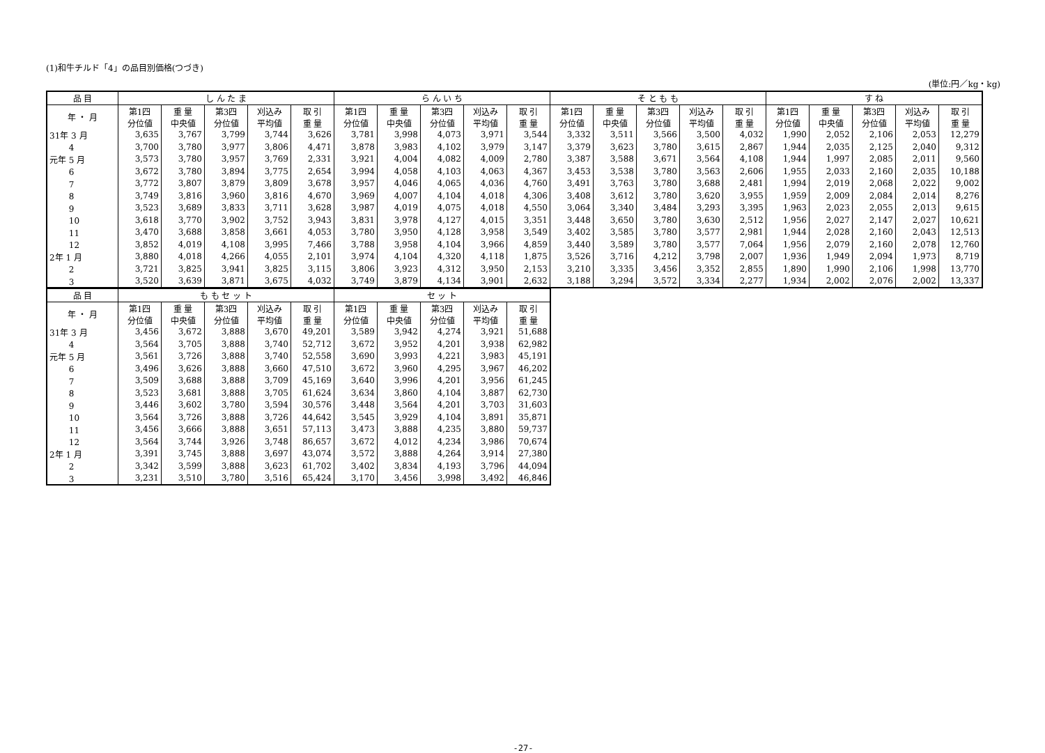(1)和牛チルド「4」の品目別価格(つづき)
(単位:円／kg・kg)
| 品 目 | し ん た ま | | | | | ら ん い ち | | | | | そ と も も | | | | | す ね | | | | |
| --- | --- | --- | --- | --- | --- | --- | --- | --- | --- | --- | --- | --- | --- | --- | --- | --- | --- | --- | --- | --- |
| 年 ・ 月 | 第1四 分位値 | 重 量 中央値 | 第3四 分位値 | 刈込み 平均値 | 取 引 重 量 | 第1四 分位値 | 重 量 中央値 | 第3四 分位値 | 刈込み 平均値 | 取 引 重 量 | 第1四 分位値 | 重 量 中央値 | 第3四 分位値 | 刈込み 平均値 | 取 引 重 量 | 第1四 分位値 | 重 量 中央値 | 第3四 分位値 | 刈込み 平均値 | 取 引 重 量 |
| 31年 3 月 | 3,635 | 3,767 | 3,799 | 3,744 | 3,626 | 3,781 | 3,998 | 4,073 | 3,971 | 3,544 | 3,332 | 3,511 | 3,566 | 3,500 | 4,032 | 1,990 | 2,052 | 2,106 | 2,053 | 12,279 |
| 4 | 3,700 | 3,780 | 3,977 | 3,806 | 4,471 | 3,878 | 3,983 | 4,102 | 3,979 | 3,147 | 3,379 | 3,623 | 3,780 | 3,615 | 2,867 | 1,944 | 2,035 | 2,125 | 2,040 | 9,312 |
| 元年 5 月 | 3,573 | 3,780 | 3,957 | 3,769 | 2,331 | 3,921 | 4,004 | 4,082 | 4,009 | 2,780 | 3,387 | 3,588 | 3,671 | 3,564 | 4,108 | 1,944 | 1,997 | 2,085 | 2,011 | 9,560 |
| 6 | 3,672 | 3,780 | 3,894 | 3,775 | 2,654 | 3,994 | 4,058 | 4,103 | 4,063 | 4,367 | 3,453 | 3,538 | 3,780 | 3,563 | 2,606 | 1,955 | 2,033 | 2,160 | 2,035 | 10,188 |
| 7 | 3,772 | 3,807 | 3,879 | 3,809 | 3,678 | 3,957 | 4,046 | 4,065 | 4,036 | 4,760 | 3,491 | 3,763 | 3,780 | 3,688 | 2,481 | 1,994 | 2,019 | 2,068 | 2,022 | 9,002 |
| 8 | 3,749 | 3,816 | 3,960 | 3,816 | 4,670 | 3,969 | 4,007 | 4,104 | 4,018 | 4,306 | 3,408 | 3,612 | 3,780 | 3,620 | 3,955 | 1,959 | 2,009 | 2,084 | 2,014 | 8,276 |
| 9 | 3,523 | 3,689 | 3,833 | 3,711 | 3,628 | 3,987 | 4,019 | 4,075 | 4,018 | 4,550 | 3,064 | 3,340 | 3,484 | 3,293 | 3,395 | 1,963 | 2,023 | 2,055 | 2,013 | 9,615 |
| 10 | 3,618 | 3,770 | 3,902 | 3,752 | 3,943 | 3,831 | 3,978 | 4,127 | 4,015 | 3,351 | 3,448 | 3,650 | 3,780 | 3,630 | 2,512 | 1,956 | 2,027 | 2,147 | 2,027 | 10,621 |
| 11 | 3,470 | 3,688 | 3,858 | 3,661 | 4,053 | 3,780 | 3,950 | 4,128 | 3,958 | 3,549 | 3,402 | 3,585 | 3,780 | 3,577 | 2,981 | 1,944 | 2,028 | 2,160 | 2,043 | 12,513 |
| 12 | 3,852 | 4,019 | 4,108 | 3,995 | 7,466 | 3,788 | 3,958 | 4,104 | 3,966 | 4,859 | 3,440 | 3,589 | 3,780 | 3,577 | 7,064 | 1,956 | 2,079 | 2,160 | 2,078 | 12,760 |
| 2年 1 月 | 3,880 | 4,018 | 4,266 | 4,055 | 2,101 | 3,974 | 4,104 | 4,320 | 4,118 | 1,875 | 3,526 | 3,716 | 4,212 | 3,798 | 2,007 | 1,936 | 1,949 | 2,094 | 1,973 | 8,719 |
| 2 | 3,721 | 3,825 | 3,941 | 3,825 | 3,115 | 3,806 | 3,923 | 4,312 | 3,950 | 2,153 | 3,210 | 3,335 | 3,456 | 3,352 | 2,855 | 1,890 | 1,990 | 2,106 | 1,998 | 13,770 |
| 3 | 3,520 | 3,639 | 3,871 | 3,675 | 4,032 | 3,749 | 3,879 | 4,134 | 3,901 | 2,632 | 3,188 | 3,294 | 3,572 | 3,334 | 2,277 | 1,934 | 2,002 | 2,076 | 2,002 | 13,337 |
| 品 目 | も も セ ッ ト | | | | | セ ッ ト | | | | |
| --- | --- | --- | --- | --- | --- | --- | --- | --- | --- | --- |
| 年 ・ 月 | 第1四 分位値 | 重 量 中央値 | 第3四 分位値 | 刈込み 平均値 | 取 引 重 量 | 第1四 分位値 | 重 量 中央値 | 第3四 分位値 | 刈込み 平均値 | 取 引 重 量 |
| 31年 3 月 | 3,456 | 3,672 | 3,888 | 3,670 | 49,201 | 3,589 | 3,942 | 4,274 | 3,921 | 51,688 |
| 4 | 3,564 | 3,705 | 3,888 | 3,740 | 52,712 | 3,672 | 3,952 | 4,201 | 3,938 | 62,982 |
| 元年 5 月 | 3,561 | 3,726 | 3,888 | 3,740 | 52,558 | 3,690 | 3,993 | 4,221 | 3,983 | 45,191 |
| 6 | 3,496 | 3,626 | 3,888 | 3,660 | 47,510 | 3,672 | 3,960 | 4,295 | 3,967 | 46,202 |
| 7 | 3,509 | 3,688 | 3,888 | 3,709 | 45,169 | 3,640 | 3,996 | 4,201 | 3,956 | 61,245 |
| 8 | 3,523 | 3,681 | 3,888 | 3,705 | 61,624 | 3,634 | 3,860 | 4,104 | 3,887 | 62,730 |
| 9 | 3,446 | 3,602 | 3,780 | 3,594 | 30,576 | 3,448 | 3,564 | 4,201 | 3,703 | 31,603 |
| 10 | 3,564 | 3,726 | 3,888 | 3,726 | 44,642 | 3,545 | 3,929 | 4,104 | 3,891 | 35,871 |
| 11 | 3,456 | 3,666 | 3,888 | 3,651 | 57,113 | 3,473 | 3,888 | 4,235 | 3,880 | 59,737 |
| 12 | 3,564 | 3,744 | 3,926 | 3,748 | 86,657 | 3,672 | 4,012 | 4,234 | 3,986 | 70,674 |
| 2年 1 月 | 3,391 | 3,745 | 3,888 | 3,697 | 43,074 | 3,572 | 3,888 | 4,264 | 3,914 | 27,380 |
| 2 | 3,342 | 3,599 | 3,888 | 3,623 | 61,702 | 3,402 | 3,834 | 4,193 | 3,796 | 44,094 |
| 3 | 3,231 | 3,510 | 3,780 | 3,516 | 65,424 | 3,170 | 3,456 | 3,998 | 3,492 | 46,846 |
-27-